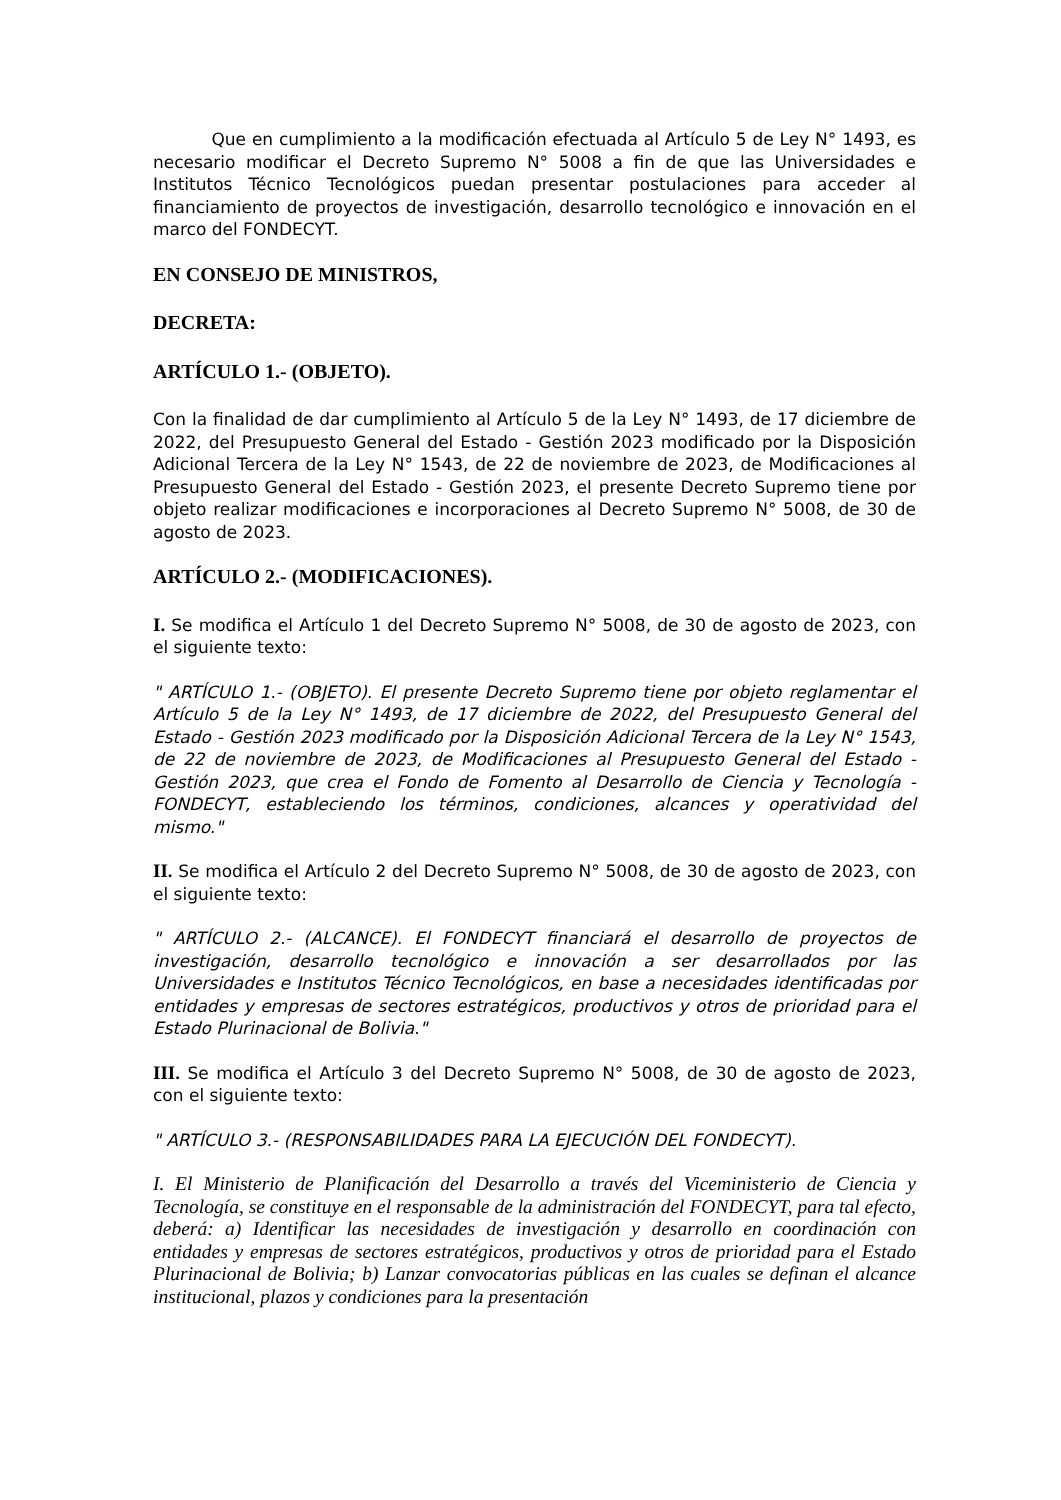Que en cumplimiento a la modificación efectuada al Artículo 5 de Ley N° 1493, es necesario modificar el Decreto Supremo N° 5008 a fin de que las Universidades e Institutos Técnico Tecnológicos puedan presentar postulaciones para acceder al financiamiento de proyectos de investigación, desarrollo tecnológico e innovación en el marco del FONDECYT.
EN CONSEJO DE MINISTROS,
DECRETA:
ARTÍCULO 1.- (OBJETO).
Con la finalidad de dar cumplimiento al Artículo 5 de la Ley N° 1493, de 17 diciembre de 2022, del Presupuesto General del Estado - Gestión 2023 modificado por la Disposición Adicional Tercera de la Ley N° 1543, de 22 de noviembre de 2023, de Modificaciones al Presupuesto General del Estado - Gestión 2023, el presente Decreto Supremo tiene por objeto realizar modificaciones e incorporaciones al Decreto Supremo N° 5008, de 30 de agosto de 2023.
ARTÍCULO 2.- (MODIFICACIONES).
I. Se modifica el Artículo 1 del Decreto Supremo N° 5008, de 30 de agosto de 2023, con el siguiente texto:
" ARTÍCULO 1.- (OBJETO). El presente Decreto Supremo tiene por objeto reglamentar el Artículo 5 de la Ley N° 1493, de 17 diciembre de 2022, del Presupuesto General del Estado - Gestión 2023 modificado por la Disposición Adicional Tercera de la Ley N° 1543, de 22 de noviembre de 2023, de Modificaciones al Presupuesto General del Estado - Gestión 2023, que crea el Fondo de Fomento al Desarrollo de Ciencia y Tecnología - FONDECYT, estableciendo los términos, condiciones, alcances y operatividad del mismo."
II. Se modifica el Artículo 2 del Decreto Supremo N° 5008, de 30 de agosto de 2023, con el siguiente texto:
" ARTÍCULO 2.- (ALCANCE). El FONDECYT financiará el desarrollo de proyectos de investigación, desarrollo tecnológico e innovación a ser desarrollados por las Universidades e Institutos Técnico Tecnológicos, en base a necesidades identificadas por entidades y empresas de sectores estratégicos, productivos y otros de prioridad para el Estado Plurinacional de Bolivia."
III. Se modifica el Artículo 3 del Decreto Supremo N° 5008, de 30 de agosto de 2023, con el siguiente texto:
" ARTÍCULO 3.- (RESPONSABILIDADES PARA LA EJECUCIÓN DEL FONDECYT).
I. El Ministerio de Planificación del Desarrollo a través del Viceministerio de Ciencia y Tecnología, se constituye en el responsable de la administración del FONDECYT, para tal efecto, deberá: a) Identificar las necesidades de investigación y desarrollo en coordinación con entidades y empresas de sectores estratégicos, productivos y otros de prioridad para el Estado Plurinacional de Bolivia; b) Lanzar convocatorias públicas en las cuales se definan el alcance institucional, plazos y condiciones para la presentación